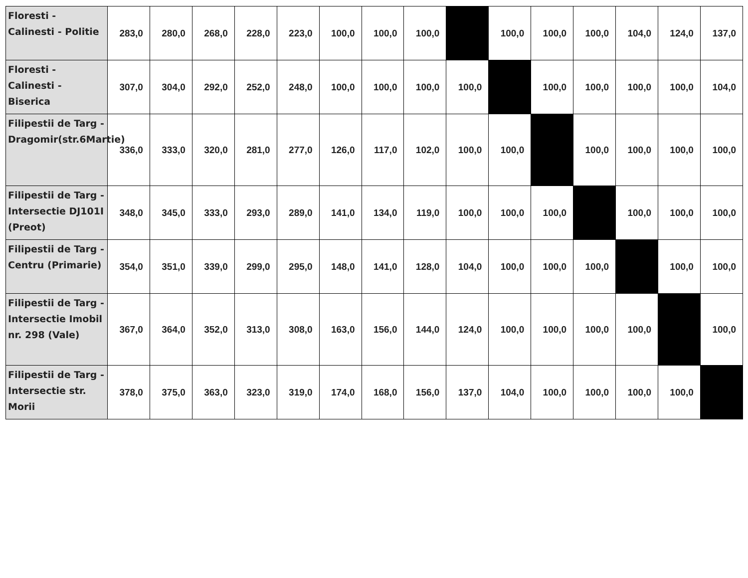| Floresti - Calinesti - Politie | 283,0 | 280,0 | 268,0 | 228,0 | 223,0 | 100,0 | 100,0 | 100,0 | | 100,0 | 100,0 | 100,0 | 104,0 | 124,0 | 137,0 |
| Floresti - Calinesti - Biserica | 307,0 | 304,0 | 292,0 | 252,0 | 248,0 | 100,0 | 100,0 | 100,0 | 100,0 | | 100,0 | 100,0 | 100,0 | 100,0 | 104,0 |
| Filipestii de Targ - Dragomir(str.6Martie) | 336,0 | 333,0 | 320,0 | 281,0 | 277,0 | 126,0 | 117,0 | 102,0 | 100,0 | 100,0 | | 100,0 | 100,0 | 100,0 | 100,0 |
| Filipestii de Targ - Intersectie DJ101I (Preot) | 348,0 | 345,0 | 333,0 | 293,0 | 289,0 | 141,0 | 134,0 | 119,0 | 100,0 | 100,0 | 100,0 | | 100,0 | 100,0 | 100,0 |
| Filipestii de Targ - Centru (Primarie) | 354,0 | 351,0 | 339,0 | 299,0 | 295,0 | 148,0 | 141,0 | 128,0 | 104,0 | 100,0 | 100,0 | 100,0 | | 100,0 | 100,0 |
| Filipestii de Targ - Intersectie Imobil nr. 298 (Vale) | 367,0 | 364,0 | 352,0 | 313,0 | 308,0 | 163,0 | 156,0 | 144,0 | 124,0 | 100,0 | 100,0 | 100,0 | 100,0 | | 100,0 |
| Filipestii de Targ - Intersectie str. Morii | 378,0 | 375,0 | 363,0 | 323,0 | 319,0 | 174,0 | 168,0 | 156,0 | 137,0 | 104,0 | 100,0 | 100,0 | 100,0 | 100,0 | |